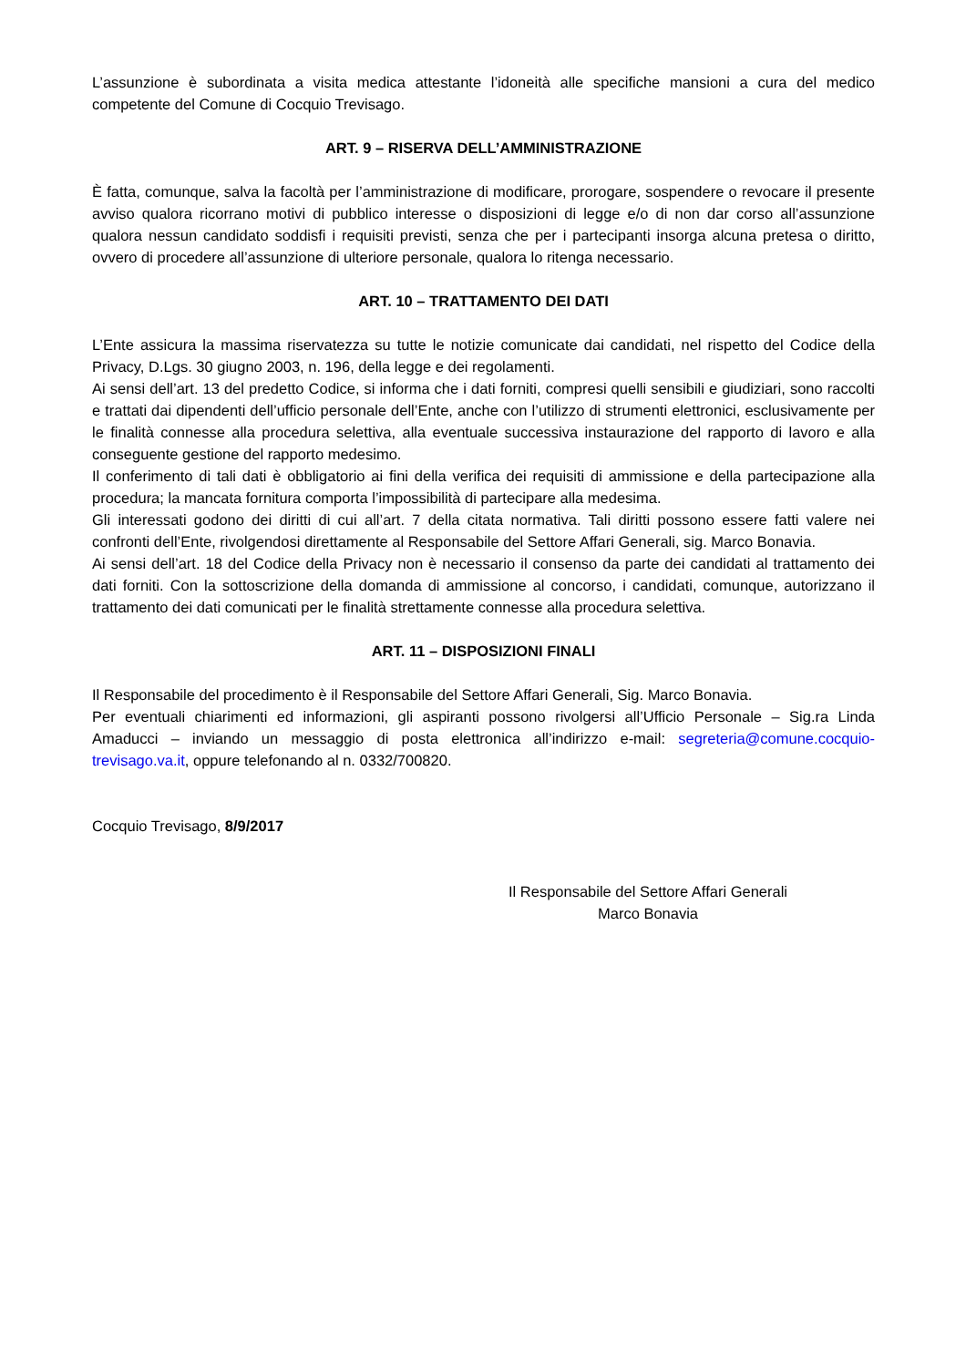L’assunzione è subordinata a visita medica attestante l’idoneità alle specifiche mansioni a cura del medico competente del Comune di Cocquio Trevisago.
ART. 9 – RISERVA DELL’AMMINISTRAZIONE
È fatta, comunque, salva la facoltà per l’amministrazione di modificare, prorogare, sospendere o revocare il presente avviso qualora ricorrano motivi di pubblico interesse o disposizioni di legge e/o di non dar corso all’assunzione qualora nessun candidato soddisfi i requisiti previsti, senza che per i partecipanti insorga alcuna pretesa o diritto, ovvero di procedere all’assunzione di ulteriore personale, qualora lo ritenga necessario.
ART. 10 – TRATTAMENTO DEI DATI
L’Ente assicura la massima riservatezza su tutte le notizie comunicate dai candidati, nel rispetto del Codice della Privacy, D.Lgs. 30 giugno 2003, n. 196, della legge e dei regolamenti.
Ai sensi dell’art. 13 del predetto Codice, si informa che i dati forniti, compresi quelli sensibili e giudiziari, sono raccolti e trattati dai dipendenti dell’ufficio personale dell’Ente, anche con l’utilizzo di strumenti elettronici, esclusivamente per le finalità connesse alla procedura selettiva, alla eventuale successiva instaurazione del rapporto di lavoro e alla conseguente gestione del rapporto medesimo.
Il conferimento di tali dati è obbligatorio ai fini della verifica dei requisiti di ammissione e della partecipazione alla procedura; la mancata fornitura comporta l’impossibilità di partecipare alla medesima.
Gli interessati godono dei diritti di cui all’art. 7 della citata normativa. Tali diritti possono essere fatti valere nei confronti dell’Ente, rivolgendosi direttamente al Responsabile del Settore Affari Generali, sig. Marco Bonavia.
Ai sensi dell’art. 18 del Codice della Privacy non è necessario il consenso da parte dei candidati al trattamento dei dati forniti. Con la sottoscrizione della domanda di ammissione al concorso, i candidati, comunque, autorizzano il trattamento dei dati comunicati per le finalità strettamente connesse alla procedura selettiva.
ART. 11 – DISPOSIZIONI FINALI
Il Responsabile del procedimento è il Responsabile del Settore Affari Generali, Sig. Marco Bonavia.
Per eventuali chiarimenti ed informazioni, gli aspiranti possono rivolgersi all’Ufficio Personale – Sig.ra Linda Amaducci – inviando un messaggio di posta elettronica all’indirizzo e-mail: segreteria@comune.cocquio-trevisago.va.it, oppure telefonando al n. 0332/700820.
Cocquio Trevisago, 8/9/2017
Il Responsabile del Settore Affari Generali
Marco Bonavia